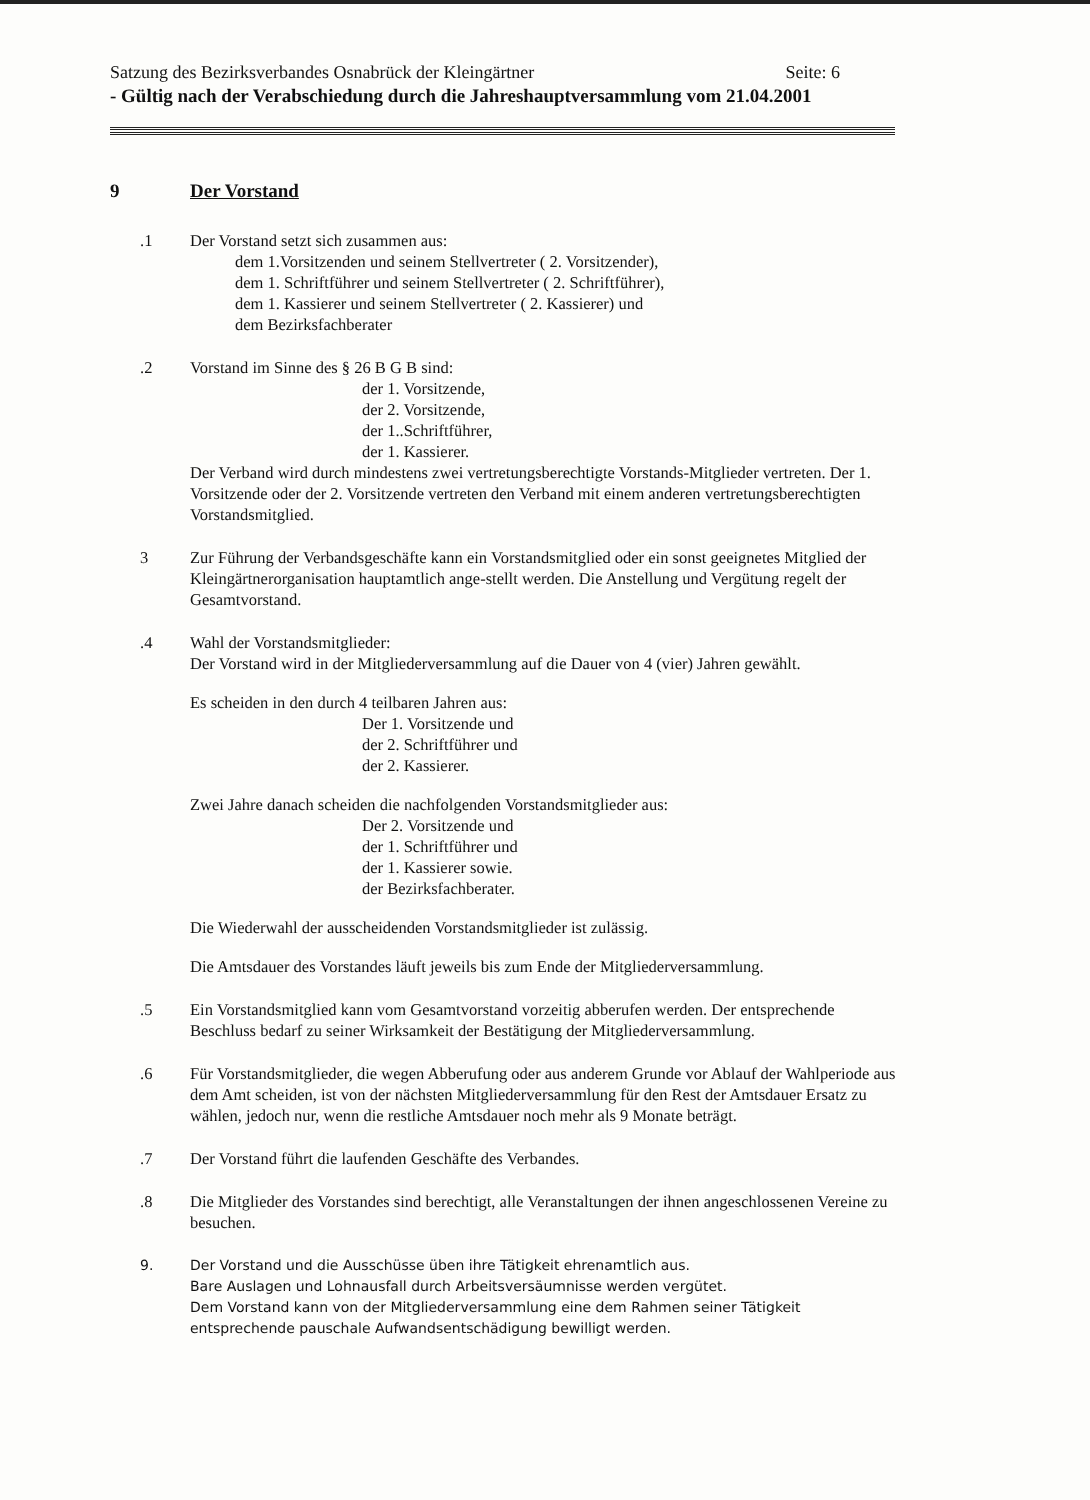Satzung des Bezirksverbandes Osnabrück der Kleingärtner Seite: 6
- Gültig nach der Verabschiedung durch die Jahreshauptversammlung vom 21.04.2001
9 Der Vorstand
.1 Der Vorstand setzt sich zusammen aus:
dem 1.Vorsitzenden und seinem Stellvertreter ( 2. Vorsitzender),
dem 1. Schriftführer und seinem Stellvertreter ( 2. Schriftführer),
dem 1. Kassierer und seinem Stellvertreter ( 2. Kassierer) und
dem Bezirksfachberater
.2 Vorstand im Sinne des § 26 B G B sind:
der 1. Vorsitzende,
der 2. Vorsitzende,
der 1..Schriftführer,
der 1. Kassierer.
Der Verband wird durch mindestens zwei vertretungsberechtigte Vorstands-Mitglieder vertreten. Der 1. Vorsitzende oder der 2. Vorsitzende vertreten den Verband mit einem anderen vertretungsberechtigten Vorstandsmitglied.
3 Zur Führung der Verbandsgeschäfte kann ein Vorstandsmitglied oder ein sonst geeignetes Mitglied der Kleingärtnerorganisation hauptamtlich ange-stellt werden. Die Anstellung und Vergütung regelt der Gesamtvorstand.
.4 Wahl der Vorstandsmitglieder:
Der Vorstand wird in der Mitgliederversammlung auf die Dauer von 4 (vier) Jahren gewählt.
Es scheiden in den durch 4 teilbaren Jahren aus:
Der 1. Vorsitzende und
der 2. Schriftführer und
der 2. Kassierer.
Zwei Jahre danach scheiden die nachfolgenden Vorstandsmitglieder aus:
Der 2. Vorsitzende und
der 1. Schriftführer und
der 1. Kassierer sowie.
der Bezirksfachberater.
Die Wiederwahl der ausscheidenden Vorstandsmitglieder ist zulässig.
Die Amtsdauer des Vorstandes läuft jeweils bis zum Ende der Mitgliederversammlung.
.5 Ein Vorstandsmitglied kann vom Gesamtvorstand vorzeitig abberufen werden. Der entsprechende Beschluss bedarf zu seiner Wirksamkeit der Bestätigung der Mitgliederversammlung.
.6 Für Vorstandsmitglieder, die wegen Abberufung oder aus anderem Grunde vor Ablauf der Wahlperiode aus dem Amt scheiden, ist von der nächsten Mitgliederversammlung für den Rest der Amtsdauer Ersatz zu wählen, jedoch nur, wenn die restliche Amtsdauer noch mehr als 9 Monate beträgt.
.7 Der Vorstand führt die laufenden Geschäfte des Verbandes.
.8 Die Mitglieder des Vorstandes sind berechtigt, alle Veranstaltungen der ihnen angeschlossenen Vereine zu besuchen.
9. Der Vorstand und die Ausschüsse üben ihre Tätigkeit ehrenamtlich aus.
Bare Auslagen und Lohnausfall durch Arbeitsversäumnisse werden vergütet.
Dem Vorstand kann von der Mitgliederversammlung eine dem Rahmen seiner Tätigkeit entsprechende pauschale Aufwandsentschädigung bewilligt werden.